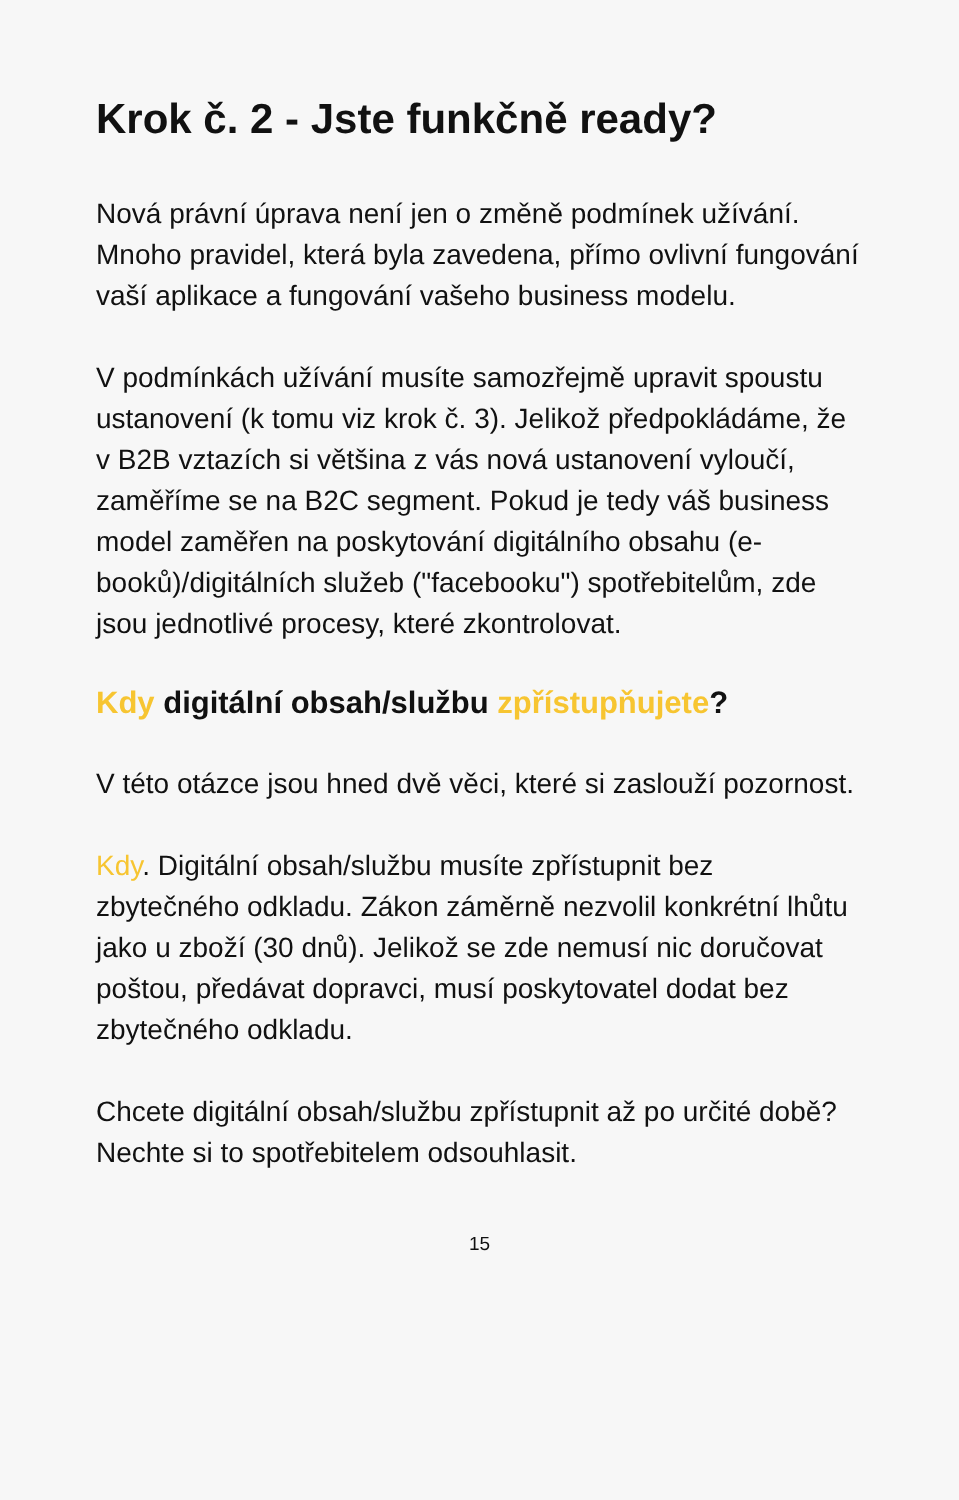Krok č. 2 - Jste funkčně ready?
Nová právní úprava není jen o změně podmínek užívání. Mnoho pravidel, která byla zavedena, přímo ovlivní fungování vaší aplikace a fungování vašeho business modelu.
V podmínkách užívání musíte samozřejmě upravit spoustu ustanovení (k tomu viz krok č. 3). Jelikož předpokládáme, že v B2B vztazích si většina z vás nová ustanovení vyloučí, zaměříme se na B2C segment. Pokud je tedy váš business model zaměřen na poskytování digitálního obsahu (e-booků)/digitálních služeb ("facebooku") spotřebitelům, zde jsou jednotlivé procesy, které zkontrolovat.
Kdy digitální obsah/službu zpřístupňujete?
V této otázce jsou hned dvě věci, které si zaslouží pozornost.
Kdy. Digitální obsah/službu musíte zpřístupnit bez zbytečného odkladu. Zákon záměrně nezvolil konkrétní lhůtu jako u zboží (30 dnů). Jelikož se zde nemusí nic doručovat poštou, předávat dopravci, musí poskytovatel dodat bez zbytečného odkladu.
Chcete digitální obsah/službu zpřístupnit až po určité době? Nechte si to spotřebitelem odsouhlasit.
15